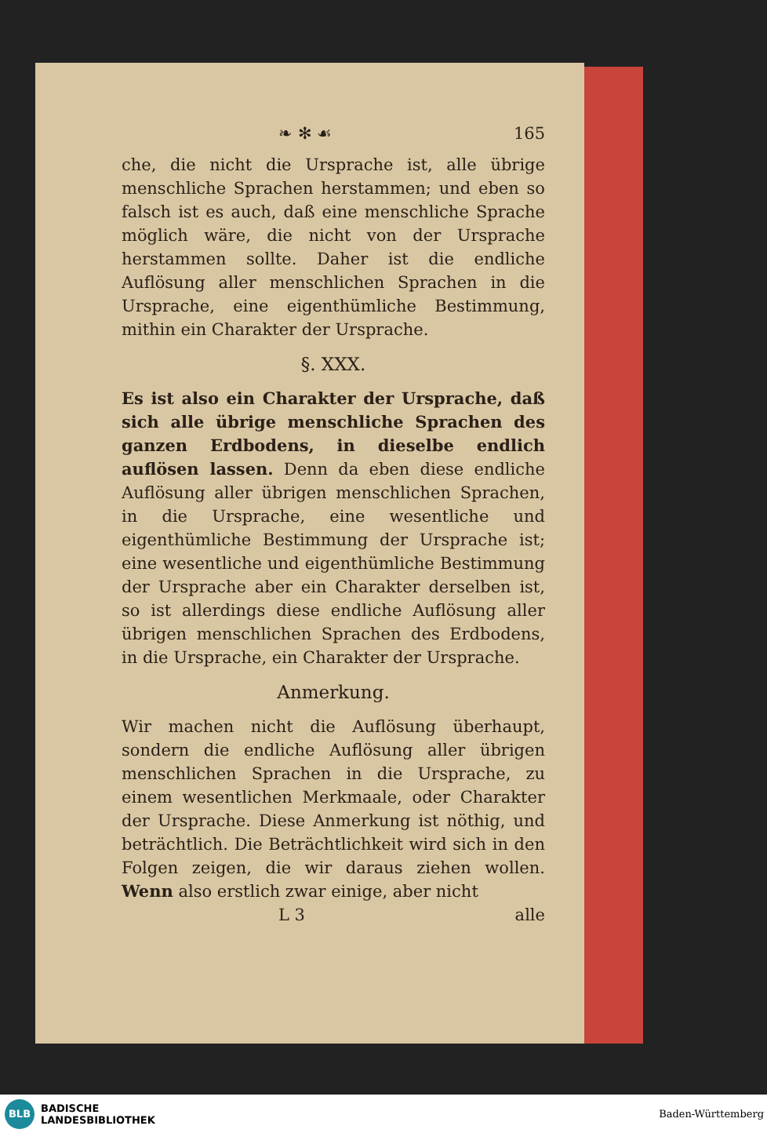❧ ✻ ☙ 165
che, die nicht die Ursprache ist, alle übrige menschliche Sprachen herstammen; und eben so falsch ist es auch, daß eine menschliche Sprache möglich wäre, die nicht von der Ursprache herstammen sollte. Daher ist die endliche Auflösung aller menschlichen Sprachen in die Ursprache, eine eigenthümliche Bestimmung, mithin ein Charakter der Ursprache.
§. XXX.
Es ist also ein Charakter der Ursprache, daß sich alle übrige menschliche Sprachen des ganzen Erdbodens, in dieselbe endlich auflösen lassen. Denn da eben diese endliche Auflösung aller übrigen menschlichen Sprachen, in die Ursprache, eine wesentliche und eigenthümliche Bestimmung der Ursprache ist; eine wesentliche und eigenthümliche Bestimmung der Ursprache aber ein Charakter derselben ist, so ist allerdings diese endliche Auflösung aller übrigen menschlichen Sprachen des Erdbodens, in die Ursprache, ein Charakter der Ursprache.
Anmerkung.
Wir machen nicht die Auflösung überhaupt, sondern die endliche Auflösung aller übrigen menschlichen Sprachen in die Ursprache, zu einem wesentlichen Merkmaale, oder Charakter der Ursprache. Diese Anmerkung ist nöthig, und beträchtlich. Die Beträchtlichkeit wird sich in den Folgen zeigen, die wir daraus ziehen wollen. Wenn also erstlich zwar einige, aber nicht
L 3 alle
BLB
BADISCHE
LANDESBIBLIOTHEK
Baden-Württemberg